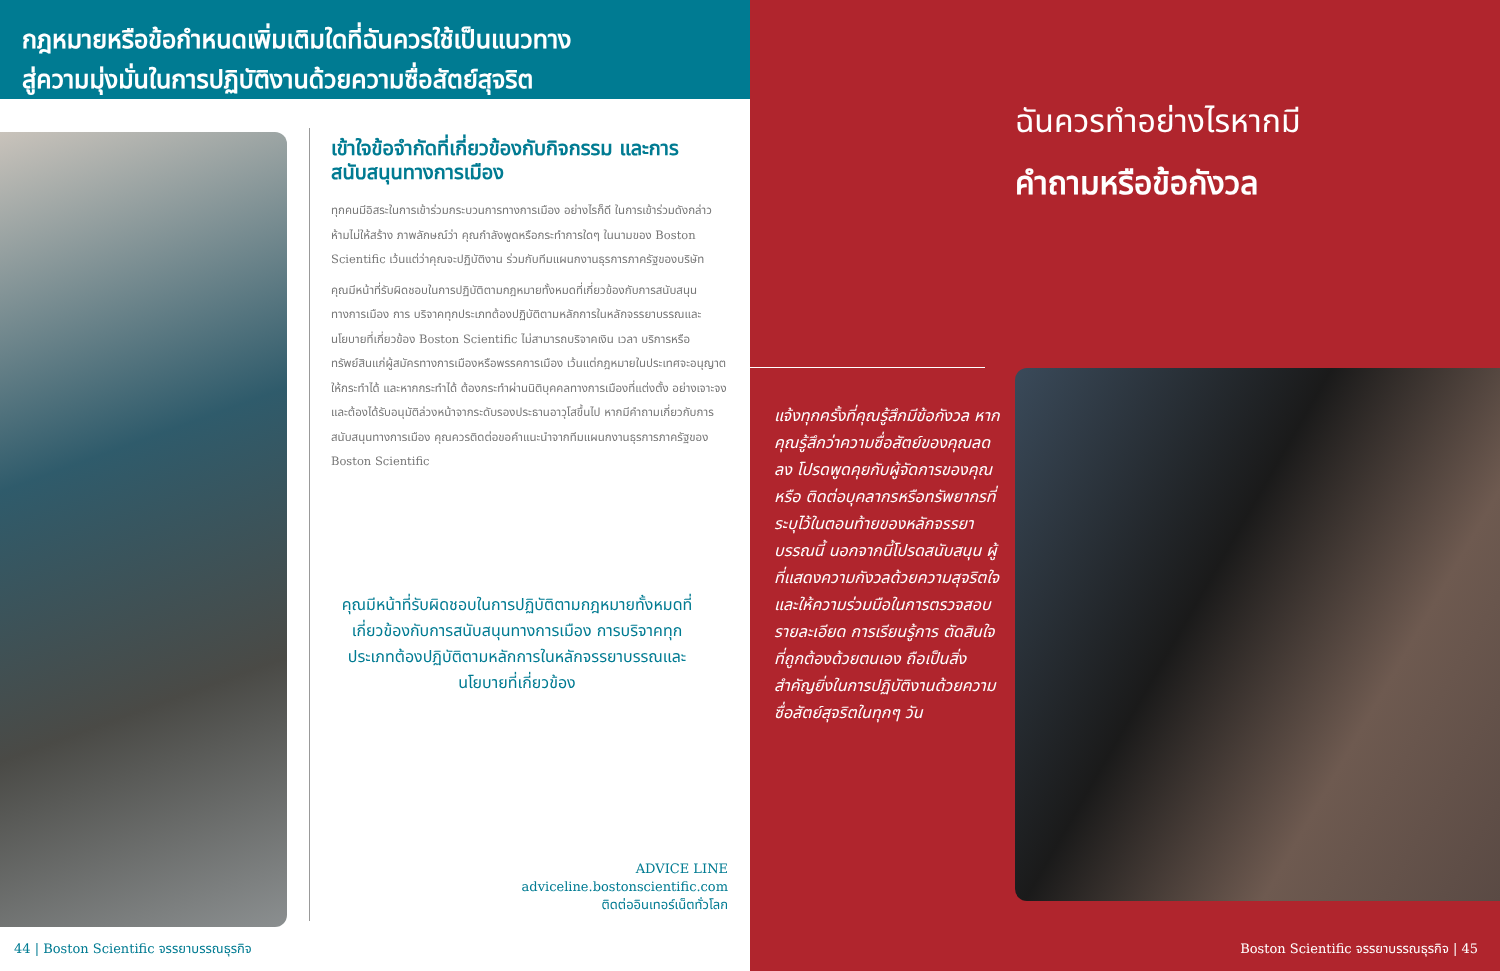กฎหมายหรือข้อกำหนดเพิ่มเติมใดที่ฉันควรใช้เป็นแนวทาง
สู่ความมุ่งมั่นในการปฏิบัติงานด้วยความซื่อสัตย์สุจริต
เข้าใจข้อจำกัดที่เกี่ยวข้องกับกิจกรรม และการสนับสนุนทางการเมือง
ทุกคนมีอิสระในการเข้าร่วมกระบวนการทางการเมือง อย่างไรก็ดี ในการเข้าร่วมดังกล่าว ห้ามไม่ให้สร้าง ภาพลักษณ์ว่า คุณกำลังพูดหรือกระทำการใดๆ ในนามของ Boston Scientific เว้นแต่ว่าคุณจะปฏิบัติงาน ร่วมกับทีมแผนกงานธุรการภาครัฐของบริษัท
คุณมีหน้าที่รับผิดชอบในการปฏิบัติตามกฎหมายทั้งหมดที่เกี่ยวข้องกับการสนับสนุนทางการเมือง การ บริจาคทุกประเภทต้องปฏิบัติตามหลักการในหลักจรรยาบรรณและนโยบายที่เกี่ยวข้อง Boston Scientific ไม่สามารถบริจาคเงิน เวลา บริการหรือทรัพย์สินแก่ผู้สมัครทางการเมืองหรือพรรคการเมือง เว้นแต่กฎหมายในประเทศจะอนุญาตให้กระทำได้ และหากกระทำได้ ต้องกระทำผ่านนิติบุคคลทางการเมืองที่แต่งตั้ง อย่างเจาะจง และต้องได้รับอนุมัติล่วงหน้าจากระดับรองประธานอาวุโสขึ้นไป หากมีคำถามเกี่ยวกับการ สนับสนุนทางการเมือง คุณควรติดต่อขอคำแนะนำจากทีมแผนกงานธุรการภาครัฐของ Boston Scientific
คุณมีหน้าที่รับผิดชอบในการปฏิบัติตามกฎหมายทั้งหมดที่เกี่ยวข้องกับการสนับสนุนทางการเมือง การบริจาคทุกประเภทต้องปฏิบัติตามหลักการในหลักจรรยาบรรณและนโยบายที่เกี่ยวข้อง
ADVICE LINE
adviceline.bostonscientific.com
ติดต่ออินเทอร์เน็ตทั่วโลก
44 | Boston Scientific จรรยาบรรณธุรกิจ
ฉันควรทำอย่างไรหากมี
คำถามหรือข้อกังวล
แจ้งทุกครั้งที่คุณรู้สึกมีข้อกังวล หากคุณรู้สึกว่าความซื่อสัตย์ของคุณลดลง โปรดพูดคุยกับผู้จัดการของคุณ หรือ ติดต่อบุคลากรหรือทรัพยากรที่ระบุไว้ในตอนท้ายของหลักจรรยาบรรณนี้ นอกจากนี้โปรดสนับสนุน ผู้ที่แสดงความกังวลด้วยความสุจริตใจและให้ความร่วมมือในการตรวจสอบรายละเอียด การเรียนรู้การ ตัดสินใจที่ถูกต้องด้วยตนเอง ถือเป็นสิ่งสำคัญยิ่งในการปฏิบัติงานด้วยความซื่อสัตย์สุจริตในทุกๆ วัน
Boston Scientific จรรยาบรรณธุรกิจ | 45